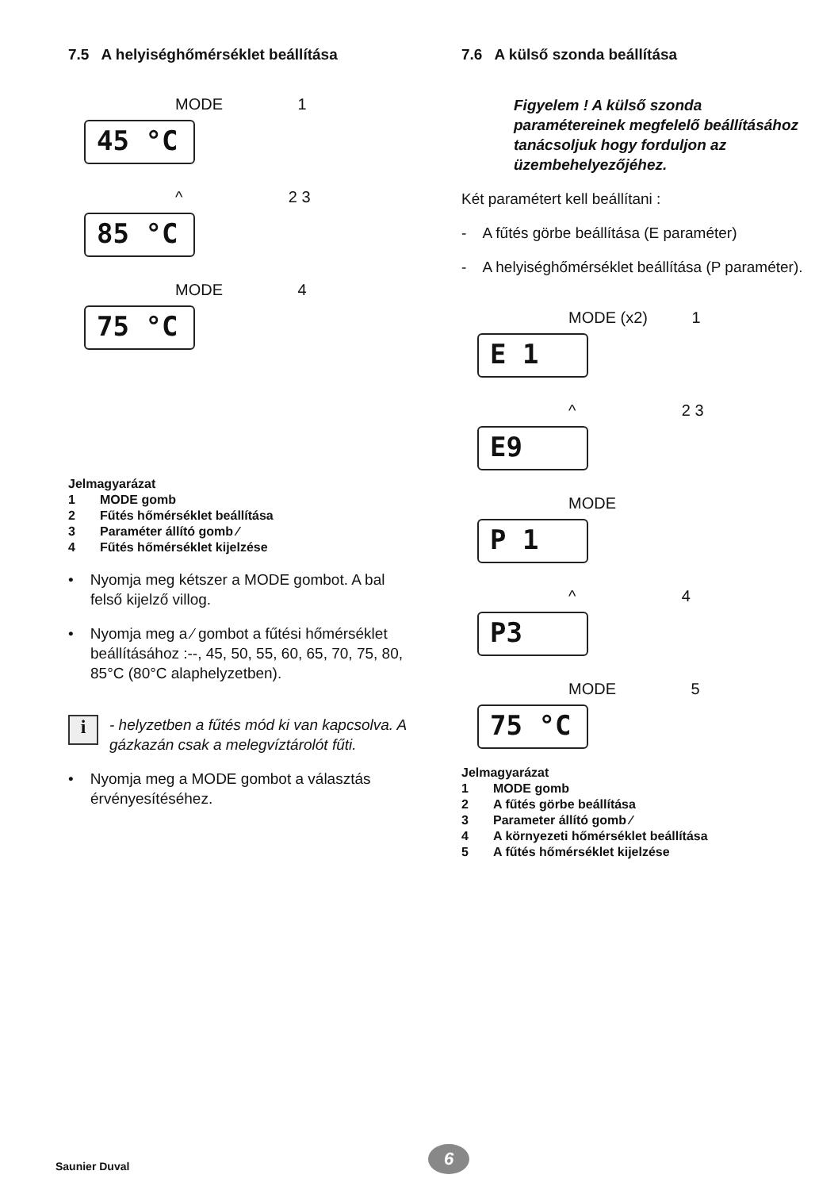7.5 A helyiséghőmérséklet beállítása
MODE 1
45 °C
^ 2 3
85 °C
MODE 4
75 °C
Jelmagyarázat
1 MODE gomb
2 Fűtés hőmérséklet beállítása
3 Paraméter állító gomb ⁄
4 Fűtés hőmérséklet kijelzése
• Nyomja meg kétszer a MODE gombot. A bal felső kijelző villog.
• Nyomja meg a ⁄ gombot a fűtési hőmérséklet beállításához :--, 45, 50, 55, 60, 65, 70, 75, 80, 85°C (80°C alaphelyzetben).
i
- helyzetben a fűtés mód ki van kapcsolva. A gázkazán csak a melegvíztárolót fűti.
• Nyomja meg a MODE gombot a választás érvényesítéséhez.
7.6 A külső szonda beállítása
Figyelem ! A külső szonda paramétereinek megfelelő beállításához tanácsoljuk hogy forduljon az üzembehelyezőjéhez.
Két paramétert kell beállítani :
- A fűtés görbe beállítása (E paraméter)
- A helyiséghőmérséklet beállítása (P paraméter).
MODE (x2) 1
E 1
^ 2 3
E9
MODE
P 1
^ 4
P3
MODE 5
75 °C
Jelmagyarázat
1 MODE gomb
2 A fűtés görbe beállítása
3 Parameter állító gomb ⁄
4 A környezeti hőmérséklet beállítása
5 A fűtés hőmérséklet kijelzése
Saunier Duval 6